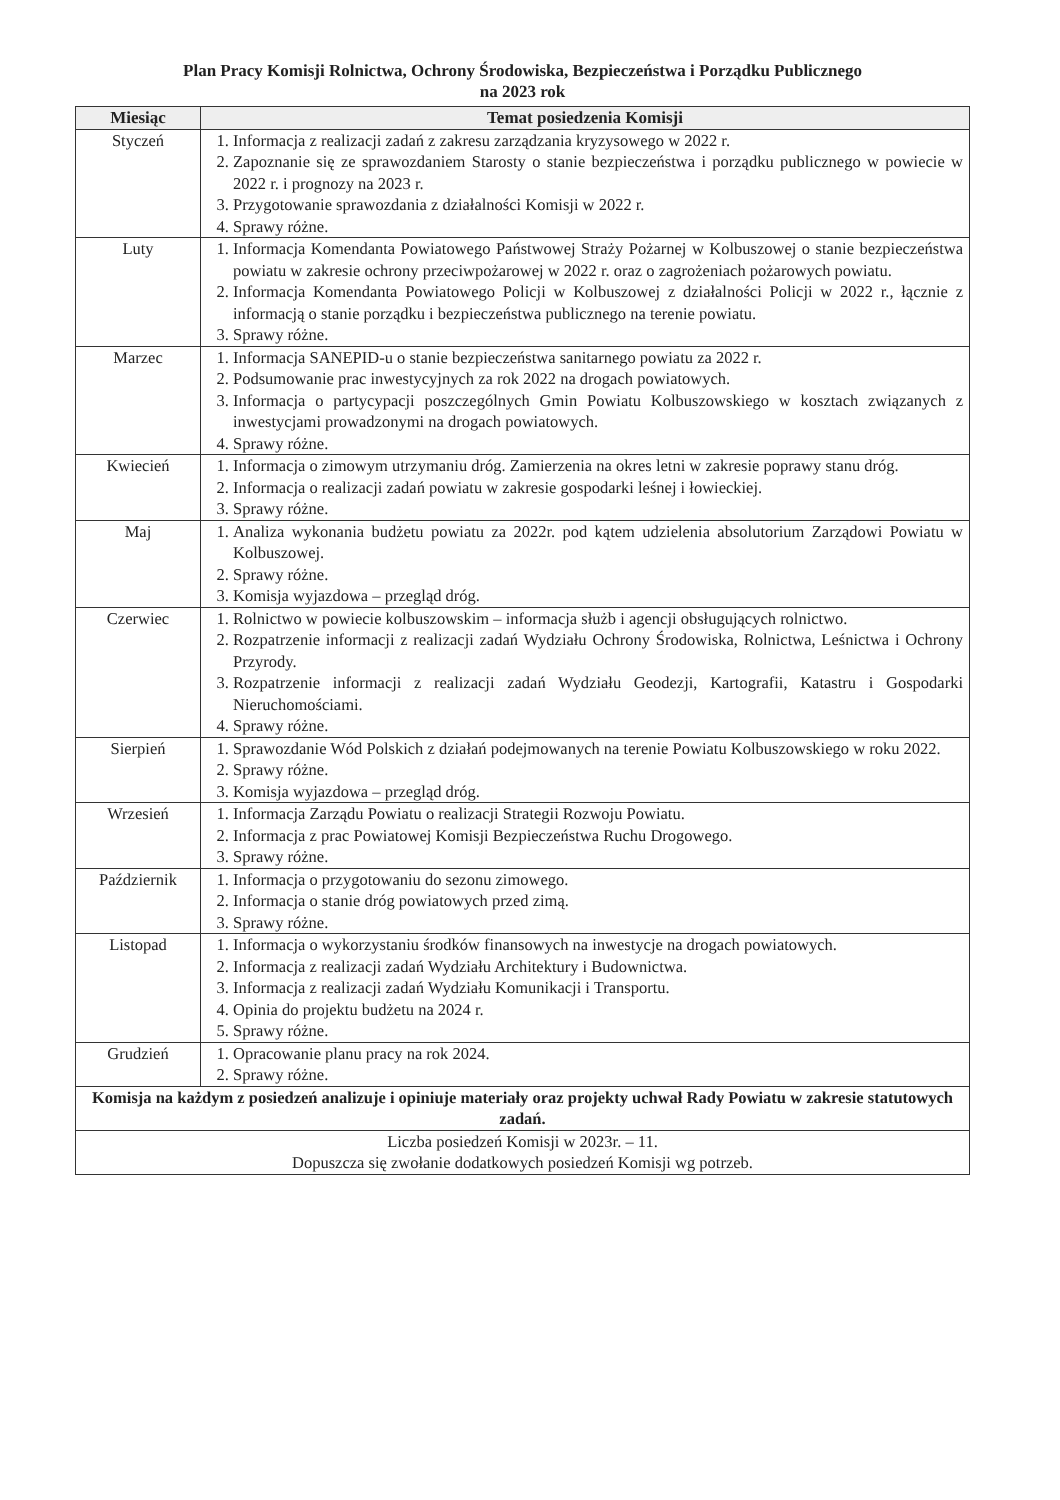Plan Pracy Komisji Rolnictwa, Ochrony Środowiska, Bezpieczeństwa i Porządku Publicznego
na 2023 rok
| Miesiąc | Temat posiedzenia Komisji |
| --- | --- |
| Styczeń | 1. Informacja z realizacji zadań z zakresu zarządzania kryzysowego w 2022 r. 2. Zapoznanie się ze sprawozdaniem Starosty o stanie bezpieczeństwa i porządku publicznego w powiecie w 2022 r. i prognozy na 2023 r. 3. Przygotowanie sprawozdania z działalności Komisji w 2022 r. 4. Sprawy różne. |
| Luty | 1. Informacja Komendanta Powiatowego Państwowej Straży Pożarnej w Kolbuszowej o stanie bezpieczeństwa powiatu w zakresie ochrony przeciwpożarowej w 2022 r. oraz o zagrożeniach pożarowych powiatu. 2. Informacja Komendanta Powiatowego Policji w Kolbuszowej z działalności Policji w 2022 r., łącznie z informacją o stanie porządku i bezpieczeństwa publicznego na terenie powiatu. 3. Sprawy różne. |
| Marzec | 1. Informacja SANEPID-u o stanie bezpieczeństwa sanitarnego powiatu za 2022 r. 2. Podsumowanie prac inwestycyjnych za rok 2022 na drogach powiatowych. 3. Informacja o partycypacji poszczególnych Gmin Powiatu Kolbuszowskiego w kosztach związanych z inwestycjami prowadzonymi na drogach powiatowych. 4. Sprawy różne. |
| Kwiecień | 1. Informacja o zimowym utrzymaniu dróg. Zamierzenia na okres letni w zakresie poprawy stanu dróg. 2. Informacja o realizacji zadań powiatu w zakresie gospodarki leśnej i łowieckiej. 3. Sprawy różne. |
| Maj | 1. Analiza wykonania budżetu powiatu za 2022r. pod kątem udzielenia absolutorium Zarządowi Powiatu w Kolbuszowej. 2. Sprawy różne. 3. Komisja wyjazdowa – przegląd dróg. |
| Czerwiec | 1. Rolnictwo w powiecie kolbuszowskim – informacja służb i agencji obsługujących rolnictwo. 2. Rozpatrzenie informacji z realizacji zadań Wydziału Ochrony Środowiska, Rolnictwa, Leśnictwa i Ochrony Przyrody. 3. Rozpatrzenie informacji z realizacji zadań Wydziału Geodezji, Kartografii, Katastru i Gospodarki Nieruchomościami. 4. Sprawy różne. |
| Sierpień | 1. Sprawozdanie Wód Polskich z działań podejmowanych na terenie Powiatu Kolbuszowskiego w roku 2022. 2. Sprawy różne. 3. Komisja wyjazdowa – przegląd dróg. |
| Wrzesień | 1. Informacja Zarządu Powiatu o realizacji Strategii Rozwoju Powiatu. 2. Informacja z prac Powiatowej Komisji Bezpieczeństwa Ruchu Drogowego. 3. Sprawy różne. |
| Październik | 1. Informacja o przygotowaniu do sezonu zimowego. 2. Informacja o stanie dróg powiatowych przed zimą. 3. Sprawy różne. |
| Listopad | 1. Informacja o wykorzystaniu środków finansowych na inwestycje na drogach powiatowych. 2. Informacja z realizacji zadań Wydziału Architektury i Budownictwa. 3. Informacja z realizacji zadań Wydziału Komunikacji i Transportu. 4. Opinia do projektu budżetu na 2024 r. 5. Sprawy różne. |
| Grudzień | 1. Opracowanie planu pracy na rok 2024. 2. Sprawy różne. |
| Komisja na każdym z posiedzeń analizuje i opiniuje materiały oraz projekty uchwał Rady Powiatu w zakresie statutowych zadań. | |
| Liczba posiedzeń Komisji w 2023r. – 11. Dopuszcza się zwołanie dodatkowych posiedzeń Komisji wg potrzeb. | |